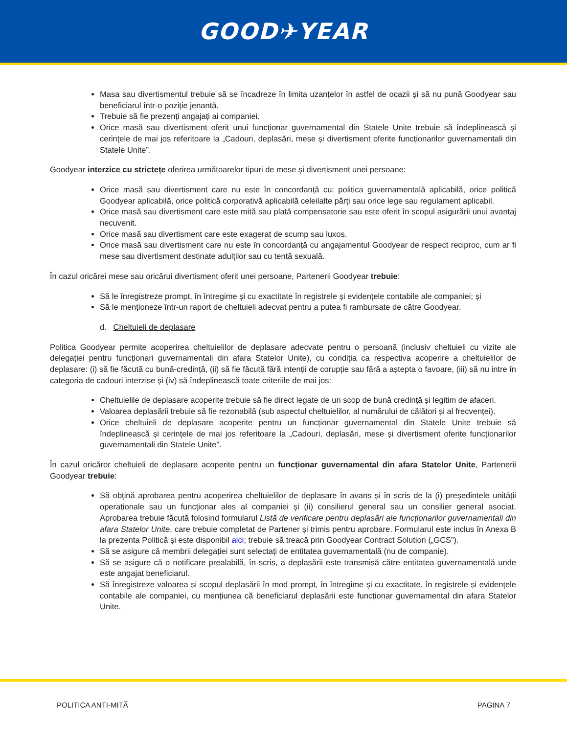GOOD✈YEAR
Masa sau divertismentul trebuie să se încadreze în limita uzanțelor în astfel de ocazii și să nu pună Goodyear sau beneficiarul într-o poziție jenantă.
Trebuie să fie prezenți angajați ai companiei.
Orice masă sau divertisment oferit unui funcționar guvernamental din Statele Unite trebuie să îndeplinească și cerințele de mai jos referitoare la „Cadouri, deplasări, mese și divertisment oferite funcționarilor guvernamentali din Statele Unite”.
Goodyear interzice cu strictețe oferirea următoarelor tipuri de mese și divertisment unei persoane:
Orice masă sau divertisment care nu este în concordanță cu: politica guvernamentală aplicabilă, orice politică Goodyear aplicabilă, orice politică corporativă aplicabilă celeilalte părți sau orice lege sau regulament aplicabil.
Orice masă sau divertisment care este mită sau plată compensatorie sau este oferit în scopul asigurării unui avantaj necuvenit.
Orice masă sau divertisment care este exagerat de scump sau luxos.
Orice masă sau divertisment care nu este în concordanță cu angajamentul Goodyear de respect reciproc, cum ar fi mese sau divertisment destinate adulților sau cu tentă sexuală.
În cazul oricărei mese sau oricărui divertisment oferit unei persoane, Partenerii Goodyear trebuie:
Să le înregistreze prompt, în întregime și cu exactitate în registrele și evidențele contabile ale companiei; și
Să le menționeze într-un raport de cheltuieli adecvat pentru a putea fi rambursate de către Goodyear.
d. Cheltuieli de deplasare
Politica Goodyear permite acoperirea cheltuielilor de deplasare adecvate pentru o persoană (inclusiv cheltuieli cu vizite ale delegației pentru funcționari guvernamentali din afara Statelor Unite), cu condiția ca respectiva acoperire a cheltuielilor de deplasare: (i) să fie făcută cu bună-credință, (ii) să fie făcută fără intenții de corupție sau fără a aștepta o favoare, (iii) să nu intre în categoria de cadouri interzise și (iv) să îndeplinească toate criteriile de mai jos:
Cheltuielile de deplasare acoperite trebuie să fie direct legate de un scop de bună credință și legitim de afaceri.
Valoarea deplasării trebuie să fie rezonabilă (sub aspectul cheltuielilor, al numărului de călători și al frecvenței).
Orice cheltuieli de deplasare acoperite pentru un funcționar guvernamental din Statele Unite trebuie să îndeplinească și cerințele de mai jos referitoare la „Cadouri, deplasări, mese și divertisment oferite funcționarilor guvernamentali din Statele Unite”.
În cazul oricăror cheltuieli de deplasare acoperite pentru un funcționar guvernamental din afara Statelor Unite, Partenerii Goodyear trebuie:
Să obțină aprobarea pentru acoperirea cheltuielilor de deplasare în avans și în scris de la (i) președintele unității operaționale sau un funcționar ales al companiei și (ii) consilierul general sau un consilier general asociat. Aprobarea trebuie făcută folosind formularul Listă de verificare pentru deplasări ale funcționarilor guvernamentali din afara Statelor Unite, care trebuie completat de Partener și trimis pentru aprobare. Formularul este inclus în Anexa B la prezenta Politică și este disponibil aici; trebuie să treacă prin Goodyear Contract Solution („GCS”).
Să se asigure că membrii delegației sunt selectați de entitatea guvernamentală (nu de companie).
Să se asigure că o notificare prealabilă, în scris, a deplasării este transmisă către entitatea guvernamentală unde este angajat beneficiarul.
Să înregistreze valoarea și scopul deplasării în mod prompt, în întregime și cu exactitate, în registrele și evidențele contabile ale companiei, cu mențiunea că beneficiarul deplasării este funcționar guvernamental din afara Statelor Unite.
POLITICA ANTI-MITĂ PAGINA 7